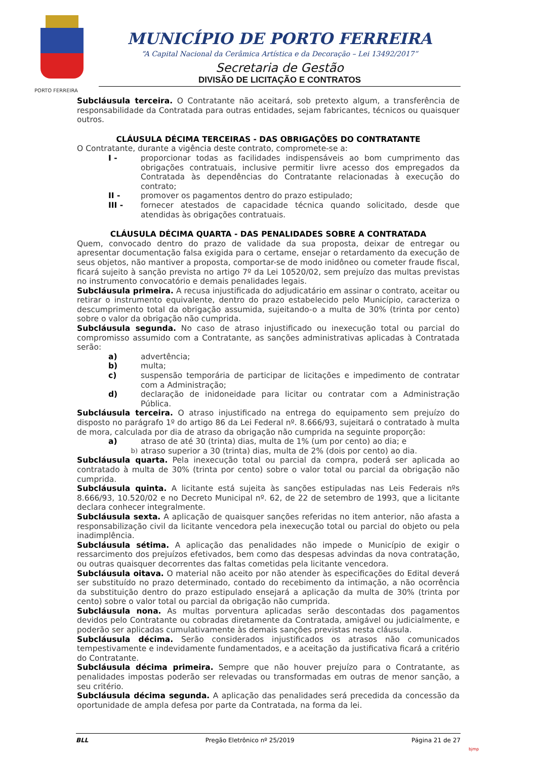PORTO FERREIRA
MUNICÍPIO DE PORTO FERREIRA
“A Capital Nacional da Cerâmica Artística e da Decoração – Lei 13492/2017”
Secretaria de Gestão
DIVISÃO DE LICITAÇÃO E CONTRATOS
Subcláusula terceira. O Contratante não aceitará, sob pretexto algum, a transferência de responsabilidade da Contratada para outras entidades, sejam fabricantes, técnicos ou quaisquer outros.
CLÁUSULA DÉCIMA TERCEIRAS - DAS OBRIGAÇÕES DO CONTRATANTE
O Contratante, durante a vigência deste contrato, compromete-se a:
I - proporcionar todas as facilidades indispensáveis ao bom cumprimento das obrigações contratuais, inclusive permitir livre acesso dos empregados da Contratada às dependências do Contratante relacionadas à execução do contrato;
II - promover os pagamentos dentro do prazo estipulado;
III - fornecer atestados de capacidade técnica quando solicitado, desde que atendidas às obrigações contratuais.
CLÁUSULA DÉCIMA QUARTA - DAS PENALIDADES SOBRE A CONTRATADA
Quem, convocado dentro do prazo de validade da sua proposta, deixar de entregar ou apresentar documentação falsa exigida para o certame, ensejar o retardamento da execução de seus objetos, não mantiver a proposta, comportar-se de modo inidôneo ou cometer fraude fiscal, ficará sujeito à sanção prevista no artigo 7º da Lei 10520/02, sem prejuízo das multas previstas no instrumento convocatório e demais penalidades legais.
Subcláusula primeira. A recusa injustificada do adjudicatário em assinar o contrato, aceitar ou retirar o instrumento equivalente, dentro do prazo estabelecido pelo Município, caracteriza o descumprimento total da obrigação assumida, sujeitando-o a multa de 30% (trinta por cento) sobre o valor da obrigação não cumprida.
Subcláusula segunda. No caso de atraso injustificado ou inexecução total ou parcial do compromisso assumido com a Contratante, as sanções administrativas aplicadas à Contratada serão:
a) advertência;
b) multa;
c) suspensão temporária de participar de licitações e impedimento de contratar com a Administração;
d) declaração de inidoneidade para licitar ou contratar com a Administração Pública.
Subcláusula terceira. O atraso injustificado na entrega do equipamento sem prejuízo do disposto no parágrafo 1º do artigo 86 da Lei Federal nº. 8.666/93, sujeitará o contratado à multa de mora, calculada por dia de atraso da obrigação não cumprida na seguinte proporção:
a) atraso de até 30 (trinta) dias, multa de 1% (um por cento) ao dia; e
b) atraso superior a 30 (trinta) dias, multa de 2% (dois por cento) ao dia.
Subcláusula quarta. Pela inexecução total ou parcial da compra, poderá ser aplicada ao contratado à multa de 30% (trinta por cento) sobre o valor total ou parcial da obrigação não cumprida.
Subcláusula quinta. A licitante está sujeita às sanções estipuladas nas Leis Federais nºs 8.666/93, 10.520/02 e no Decreto Municipal nº. 62, de 22 de setembro de 1993, que a licitante declara conhecer integralmente.
Subcláusula sexta. A aplicação de quaisquer sanções referidas no item anterior, não afasta a responsabilização civil da licitante vencedora pela inexecução total ou parcial do objeto ou pela inadimplência.
Subcláusula sétima. A aplicação das penalidades não impede o Município de exigir o ressarcimento dos prejuízos efetivados, bem como das despesas advindas da nova contratação, ou outras quaisquer decorrentes das faltas cometidas pela licitante vencedora.
Subcláusula oitava. O material não aceito por não atender às especificações do Edital deverá ser substituído no prazo determinado, contado do recebimento da intimação, a não ocorrência da substituição dentro do prazo estipulado ensejará a aplicação da multa de 30% (trinta por cento) sobre o valor total ou parcial da obrigação não cumprida.
Subcláusula nona. As multas porventura aplicadas serão descontadas dos pagamentos devidos pelo Contratante ou cobradas diretamente da Contratada, amigável ou judicialmente, e poderão ser aplicadas cumulativamente às demais sanções previstas nesta cláusula.
Subcláusula décima. Serão considerados injustificados os atrasos não comunicados tempestivamente e indevidamente fundamentados, e a aceitação da justificativa ficará a critério do Contratante.
Subcláusula décima primeira. Sempre que não houver prejuízo para o Contratante, as penalidades impostas poderão ser relevadas ou transformadas em outras de menor sanção, a seu critério.
Subcláusula décima segunda. A aplicação das penalidades será precedida da concessão da oportunidade de ampla defesa por parte da Contratada, na forma da lei.
BLL Pregão Eletrônico nº 25/2019 Página 21 de 27
bjmp